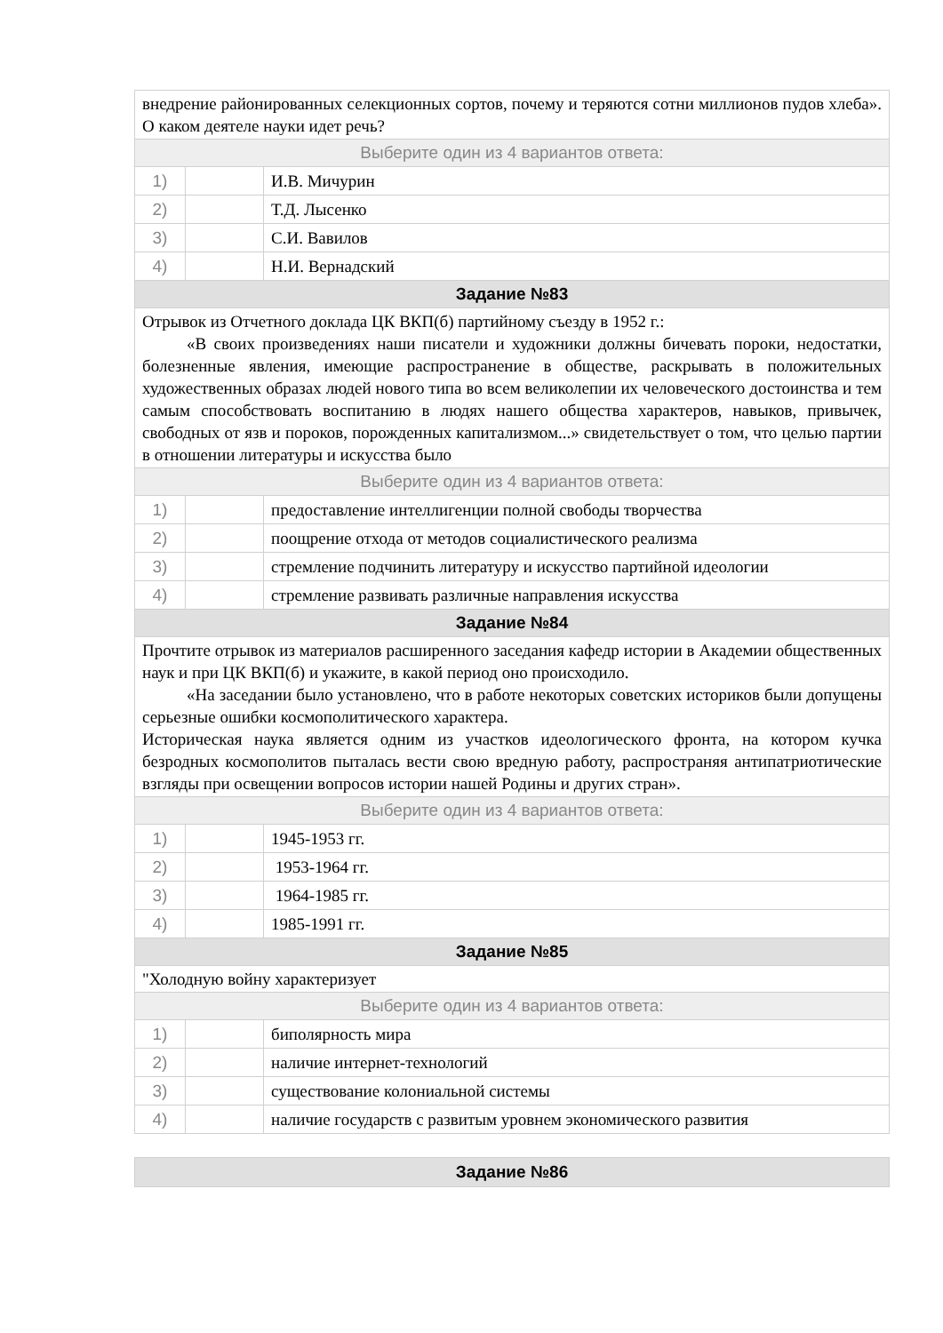| внедрение районированных селекционных сортов, почему и теряются сотни миллионов пудов хлеба». О каком деятеле науки идет речь? | | |
| Выберите один из 4 вариантов ответа: | | |
| 1) | | И.В. Мичурин |
| 2) | | Т.Д. Лысенко |
| 3) | | С.И. Вавилов |
| 4) | | Н.И. Вернадский |
| Задание №83 | | |
| Отрывок из Отчетного доклада ЦК ВКП(б) партийному съезду в 1952 г.: «В своих произведениях наши писатели и художники должны бичевать пороки, недостатки, болезненные явления, имеющие распространение в обществе, раскрывать в положительных художественных образах людей нового типа во всем великолепии их человеческого достоинства и тем самым способствовать воспитанию в людях нашего общества характеров, навыков, привычек, свободных от язв и пороков, порожденных капитализмом...» свидетельствует о том, что целью партии в отношении литературы и искусства было | | |
| Выберите один из 4 вариантов ответа: | | |
| 1) | | предоставление интеллигенции полной свободы творчества |
| 2) | | поощрение отхода от методов социалистического реализма |
| 3) | | стремление подчинить литературу и искусство партийной идеологии |
| 4) | | стремление развивать различные направления искусства |
| Задание №84 | | |
| Прочтите отрывок из материалов расширенного заседания кафедр истории в Академии общественных наук и при ЦК ВКП(б) и укажите, в какой период оно происходило. «На заседании было установлено, что в работе некоторых советских историков были допущены серьезные ошибки космополитического характера. Историческая наука является одним из участков идеологического фронта, на котором кучка безродных космополитов пыталась вести свою вредную работу, распространяя антипатриотические взгляды при освещении вопросов истории нашей Родины и других стран». | | |
| Выберите один из 4 вариантов ответа: | | |
| 1) | | 1945-1953 гг. |
| 2) | | 1953-1964 гг. |
| 3) | | 1964-1985 гг. |
| 4) | | 1985-1991 гг. |
| Задание №85 | | |
| "Холодную войну характеризует | | |
| Выберите один из 4 вариантов ответа: | | |
| 1) | | биполярность мира |
| 2) | | наличие интернет-технологий |
| 3) | | существование колониальной системы |
| 4) | | наличие государств с развитым уровнем экономического развития |
| Задание №86 |